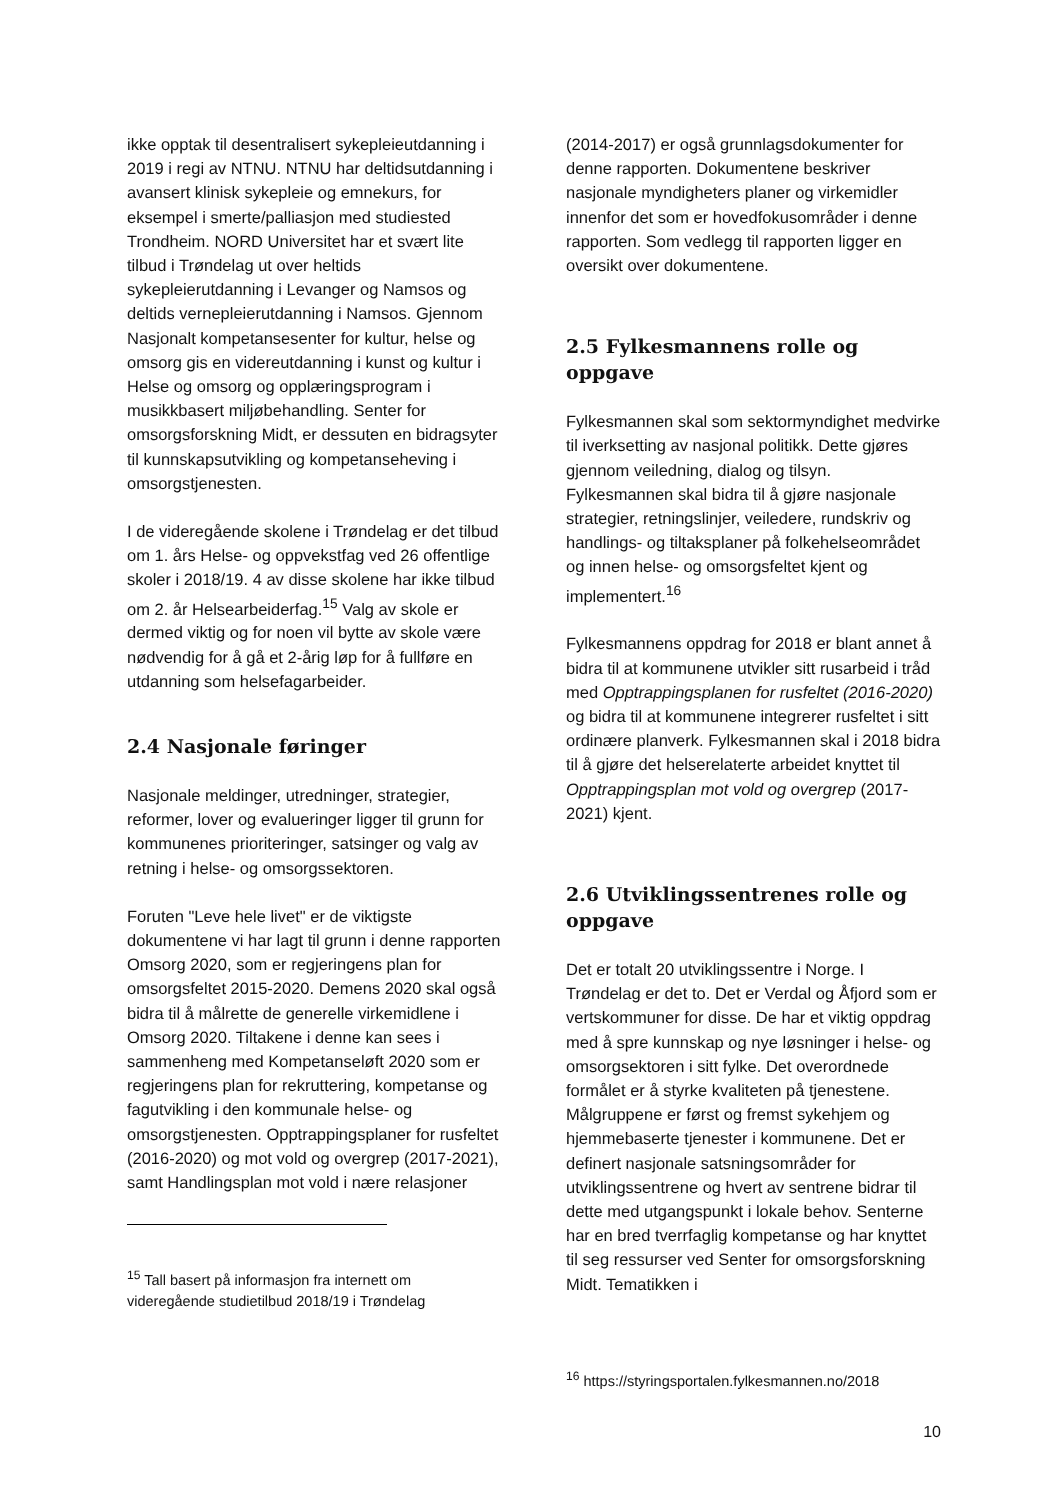ikke opptak til desentralisert sykepleieutdanning i 2019 i regi av NTNU. NTNU har deltidsutdanning i avansert klinisk sykepleie og emnekurs, for eksempel i smerte/palliasjon med studiested Trondheim. NORD Universitet har et svært lite tilbud i Trøndelag ut over heltids sykepleierutdanning i Levanger og Namsos og deltids vernepleierutdanning i Namsos. Gjennom Nasjonalt kompetansesenter for kultur, helse og omsorg gis en videreutdanning i kunst og kultur i Helse og omsorg og opplæringsprogram i musikkbasert miljøbehandling. Senter for omsorgsforskning Midt, er dessuten en bidragsyter til kunnskapsutvikling og kompetanseheving i omsorgstjenesten.
I de videregående skolene i Trøndelag er det tilbud om 1. års Helse- og oppvekstfag ved 26 offentlige skoler i 2018/19. 4 av disse skolene har ikke tilbud om 2. år Helsearbeiderfag.<sup>15</sup> Valg av skole er dermed viktig og for noen vil bytte av skole være nødvendig for å gå et 2-årig løp for å fullføre en utdanning som helsefagarbeider.
2.4 Nasjonale føringer
Nasjonale meldinger, utredninger, strategier, reformer, lover og evalueringer ligger til grunn for kommunenes prioriteringer, satsinger og valg av retning i helse- og omsorgssektoren.
Foruten "Leve hele livet" er de viktigste dokumentene vi har lagt til grunn i denne rapporten Omsorg 2020, som er regjeringens plan for omsorgsfeltet 2015-2020. Demens 2020 skal også bidra til å målrette de generelle virkemidlene i Omsorg 2020. Tiltakene i denne kan sees i sammenheng med Kompetanseløft 2020 som er regjeringens plan for rekruttering, kompetanse og fagutvikling i den kommunale helse- og omsorgstjenesten. Opptrappingsplaner for rusfeltet (2016-2020) og mot vold og overgrep (2017-2021), samt Handlingsplan mot vold i nære relasjoner
<sup>15</sup> Tall basert på informasjon fra internett om videregående studietilbud 2018/19 i Trøndelag
(2014-2017) er også grunnlagsdokumenter for denne rapporten. Dokumentene beskriver nasjonale myndigheters planer og virkemidler innenfor det som er hovedfokusområder i denne rapporten. Som vedlegg til rapporten ligger en oversikt over dokumentene.
2.5 Fylkesmannens rolle og oppgave
Fylkesmannen skal som sektormyndighet medvirke til iverksetting av nasjonal politikk. Dette gjøres gjennom veiledning, dialog og tilsyn. Fylkesmannen skal bidra til å gjøre nasjonale strategier, retningslinjer, veiledere, rundskriv og handlings- og tiltaksplaner på folkehelseområdet og innen helse- og omsorgsfeltet kjent og implementert.<sup>16</sup>
Fylkesmannens oppdrag for 2018 er blant annet å bidra til at kommunene utvikler sitt rusarbeid i tråd med Opptrappingsplanen for rusfeltet (2016-2020) og bidra til at kommunene integrerer rusfeltet i sitt ordinære planverk. Fylkesmannen skal i 2018 bidra til å gjøre det helserelaterte arbeidet knyttet til Opptrappingsplan mot vold og overgrep (2017-2021) kjent.
2.6 Utviklingssentrenes rolle og oppgave
Det er totalt 20 utviklingssentre i Norge. I Trøndelag er det to. Det er Verdal og Åfjord som er vertskommuner for disse. De har et viktig oppdrag med å spre kunnskap og nye løsninger i helse- og omsorgsektoren i sitt fylke. Det overordnede formålet er å styrke kvaliteten på tjenestene. Målgruppene er først og fremst sykehjem og hjemmebaserte tjenester i kommunene. Det er definert nasjonale satsningsområder for utviklingssentrene og hvert av sentrene bidrar til dette med utgangspunkt i lokale behov. Senterne har en bred tverrfaglig kompetanse og har knyttet til seg ressurser ved Senter for omsorgsforskning Midt. Tematikken i
<sup>16</sup> https://styringsportalen.fylkesmannen.no/2018
10